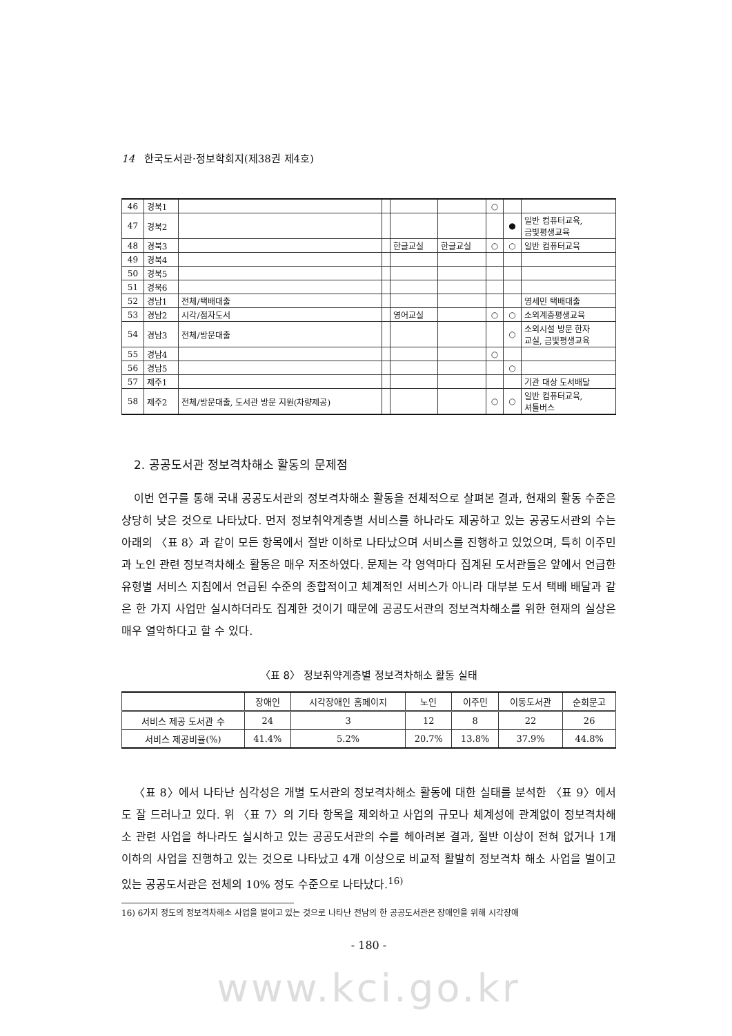14 한국도서관·정보학회지(제38권 제4호)
| 46 | 경북1 | | | | | ○ | | |
| 47 | 경북2 | | | | | | ● | 일반 컴퓨터교육, 금빛평생교육 |
| 48 | 경북3 | | | 한글교실 | 한글교실 | ○ | ○ | 일반 컴퓨터교육 |
| 49 | 경북4 | | | | | | | |
| 50 | 경북5 | | | | | | | |
| 51 | 경북6 | | | | | | | |
| 52 | 경남1 | 전체/택배대출 | | | | | | 영세민 택배대출 |
| 53 | 경남2 | 시각/점자도서 | | 영어교실 | | ○ | ○ | 소외계층평생교육 |
| 54 | 경남3 | 전체/방문대출 | | | | | ○ | 소외시설 방문 한자 교실, 금빛평생교육 |
| 55 | 경남4 | | | | | ○ | | |
| 56 | 경남5 | | | | | | ○ | |
| 57 | 제주1 | | | | | | | 기관 대상 도서배달 |
| 58 | 제주2 | 전체/방문대출, 도서관 방문 지원(차량제공) | | | | ○ | ○ | 일반 컴퓨터교육, 셔틀버스 |
2. 공공도서관 정보격차해소 활동의 문제점
이번 연구를 통해 국내 공공도서관의 정보격차해소 활동을 전체적으로 살펴본 결과, 현재의 활동 수준은 상당히 낮은 것으로 나타났다. 먼저 정보취약계층별 서비스를 하나라도 제공하고 있는 공공도서관의 수는 아래의 〈표 8〉과 같이 모든 항목에서 절반 이하로 나타났으며 서비스를 진행하고 있었으며, 특히 이주민과 노인 관련 정보격차해소 활동은 매우 저조하였다. 문제는 각 영역마다 집계된 도서관들은 앞에서 언급한 유형별 서비스 지침에서 언급된 수준의 종합적이고 체계적인 서비스가 아니라 대부분 도서 택배 배달과 같은 한 가지 사업만 실시하더라도 집계한 것이기 때문에 공공도서관의 정보격차해소를 위한 현재의 실상은 매우 열악하다고 할 수 있다.
〈표 8〉 정보취약계층별 정보격차해소 활동 실태
| | 장애인 | 시각장애인 홈페이지 | 노인 | 이주민 | 이동도서관 | 순회문고 |
| --- | --- | --- | --- | --- | --- | --- |
| 서비스 제공 도서관 수 | 24 | 3 | 12 | 8 | 22 | 26 |
| 서비스 제공비율(%) | 41.4% | 5.2% | 20.7% | 13.8% | 37.9% | 44.8% |
〈표 8〉에서 나타난 심각성은 개별 도서관의 정보격차해소 활동에 대한 실태를 분석한 〈표 9〉에서도 잘 드러나고 있다. 위 〈표 7〉의 기타 항목을 제외하고 사업의 규모나 체계성에 관계없이 정보격차해소 관련 사업을 하나라도 실시하고 있는 공공도서관의 수를 헤아려본 결과, 절반 이상이 전혀 없거나 1개 이하의 사업을 진행하고 있는 것으로 나타났고 4개 이상으로 비교적 활발히 정보격차 해소 사업을 벌이고 있는 공공도서관은 전체의 10% 정도 수준으로 나타났다.<sup>16)</sup>
16) 6가지 정도의 정보격차해소 사업을 벌이고 있는 것으로 나타난 전남의 한 공공도서관은 장애인을 위해 시각장애
- 180 -
www.kci.go.kr